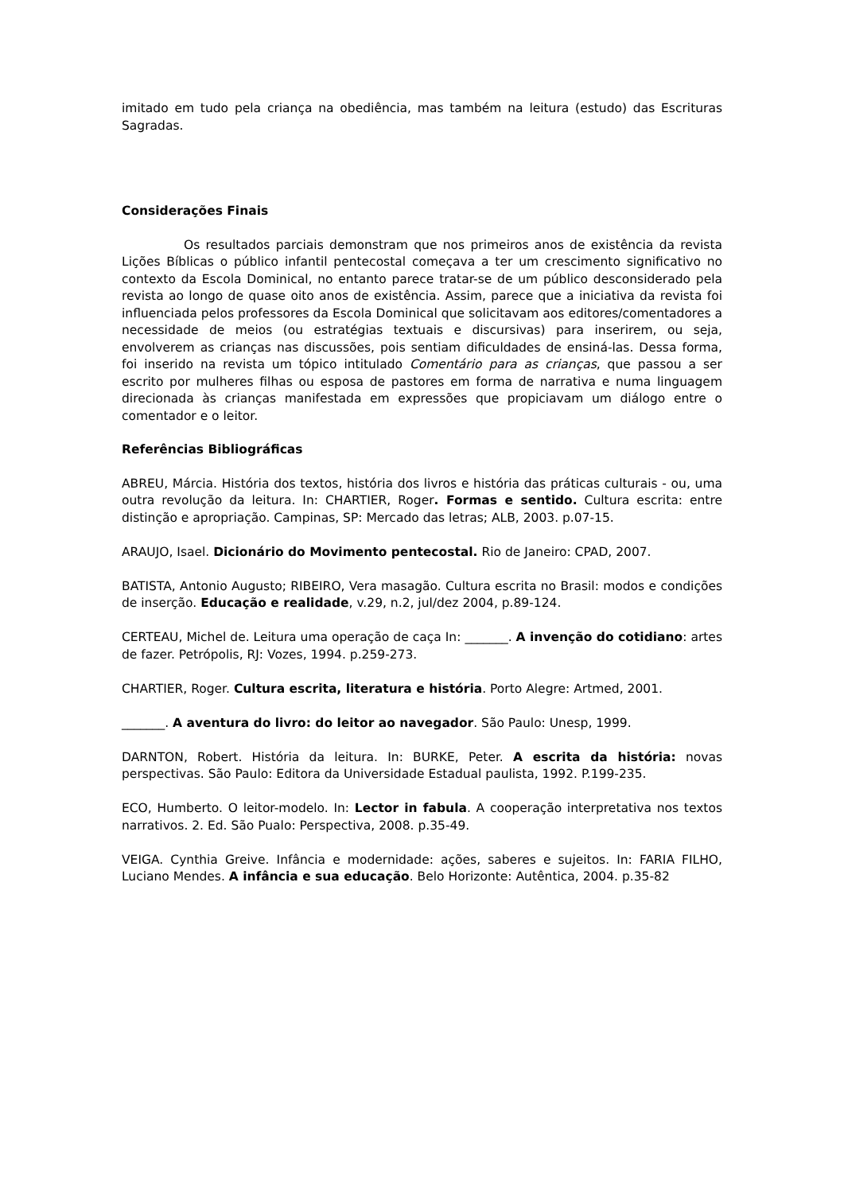imitado em tudo pela criança na obediência, mas também na leitura (estudo) das Escrituras Sagradas.
Considerações Finais
Os resultados parciais demonstram que nos primeiros anos de existência da revista Lições Bíblicas o público infantil pentecostal começava a ter um crescimento significativo no contexto da Escola Dominical, no entanto parece tratar-se de um público desconsiderado pela revista ao longo de quase oito anos de existência. Assim, parece que a iniciativa da revista foi influenciada pelos professores da Escola Dominical que solicitavam aos editores/comentadores a necessidade de meios (ou estratégias textuais e discursivas) para inserirem, ou seja, envolverem as crianças nas discussões, pois sentiam dificuldades de ensiná-las. Dessa forma, foi inserido na revista um tópico intitulado Comentário para as crianças, que passou a ser escrito por mulheres filhas ou esposa de pastores em forma de narrativa e numa linguagem direcionada às crianças manifestada em expressões que propiciavam um diálogo entre o comentador e o leitor.
Referências Bibliográficas
ABREU, Márcia. História dos textos, história dos livros e história das práticas culturais - ou, uma outra revolução da leitura. In: CHARTIER, Roger. Formas e sentido. Cultura escrita: entre distinção e apropriação. Campinas, SP: Mercado das letras; ALB, 2003. p.07-15.
ARAUJO, Isael. Dicionário do Movimento pentecostal. Rio de Janeiro: CPAD, 2007.
BATISTA, Antonio Augusto; RIBEIRO, Vera masagão. Cultura escrita no Brasil: modos e condições de inserção. Educação e realidade, v.29, n.2, jul/dez 2004, p.89-124.
CERTEAU, Michel de. Leitura uma operação de caça In: _______. A invenção do cotidiano: artes de fazer. Petrópolis, RJ: Vozes, 1994. p.259-273.
CHARTIER, Roger. Cultura escrita, literatura e história. Porto Alegre: Artmed, 2001.
_______. A aventura do livro: do leitor ao navegador. São Paulo: Unesp, 1999.
DARNTON, Robert. História da leitura. In: BURKE, Peter. A escrita da história: novas perspectivas. São Paulo: Editora da Universidade Estadual paulista, 1992. P.199-235.
ECO, Humberto. O leitor-modelo. In: Lector in fabula. A cooperação interpretativa nos textos narrativos. 2. Ed. São Pualo: Perspectiva, 2008. p.35-49.
VEIGA. Cynthia Greive. Infância e modernidade: ações, saberes e sujeitos. In: FARIA FILHO, Luciano Mendes. A infância e sua educação. Belo Horizonte: Autêntica, 2004. p.35-82